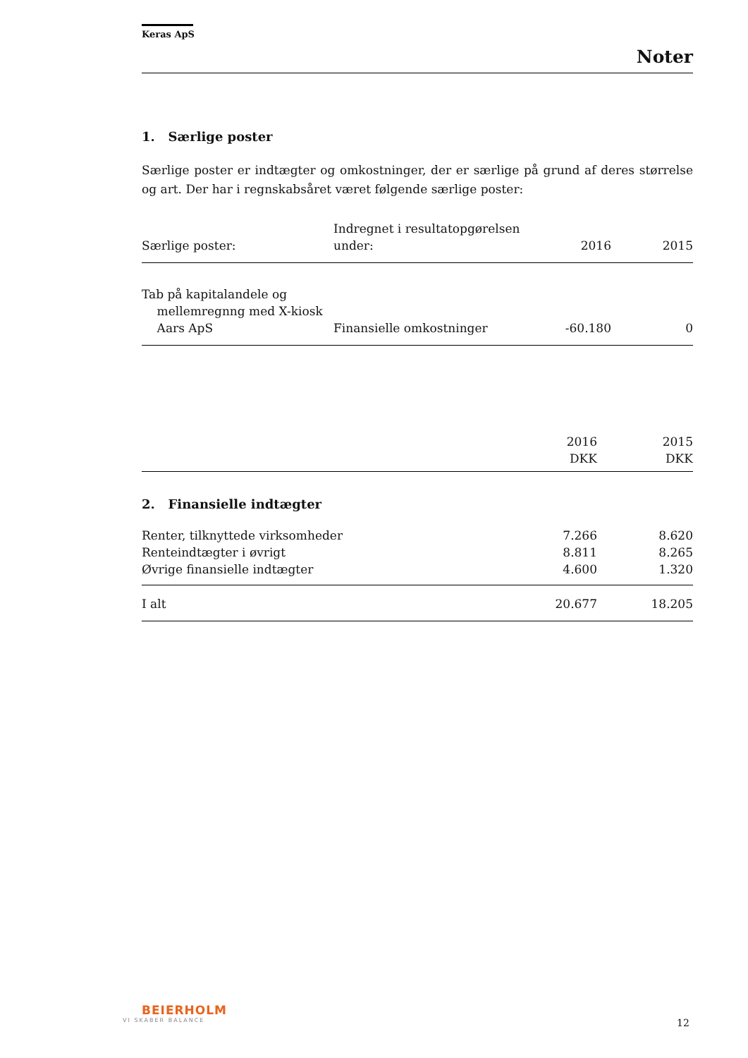Keras ApS
Noter
1. Særlige poster
Særlige poster er indtægter og omkostninger, der er særlige på grund af deres størrelse og art. Der har i regnskabsåret været følgende særlige poster:
| Særlige poster: | Indregnet i resultatopgørelsen under: | 2016 | 2015 |
| --- | --- | --- | --- |
| Tab på kapitalandele og mellemregnng med X-kiosk Aars ApS | Finansielle omkostninger | -60.180 | 0 |
| | 2016 DKK | 2015 DKK |
| --- | --- | --- |
| 2. Finansielle indtægter | | |
| Renter, tilknyttede virksomheder | 7.266 | 8.620 |
| Renteindtægter i øvrigt | 8.811 | 8.265 |
| Øvrige finansielle indtægter | 4.600 | 1.320 |
| I alt | 20.677 | 18.205 |
BEIERHOLM
VI SKABER BALANCE
12